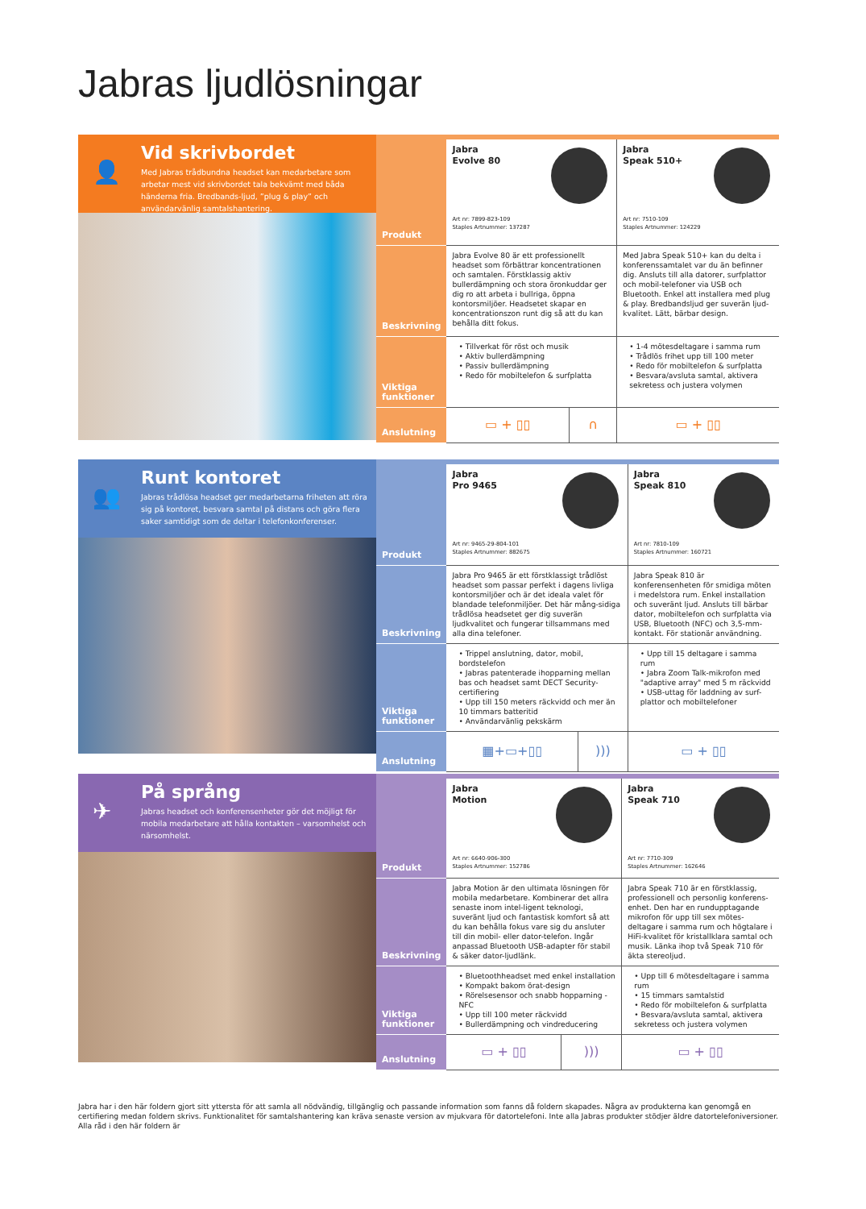Jabras ljudlösningar
👤
Vid skrivbordet
Med Jabras trådbundna headset kan medarbetare som arbetar mest vid skrivbordet tala bekvämt med båda händerna fria. Bredbands-ljud, ”plug & play” och användarvänlig samtalshantering.
| Produkt | Jabra Evolve 80 Art nr: 7899-823-109 Staples Artnummer: 137287 | | Jabra Speak 510+ Art nr: 7510-109 Staples Artnummer: 124229 |
| Beskrivning | Jabra Evolve 80 är ett professionellt headset som förbättrar koncentrationen och samtalen. Förstklassig aktiv bullerdämpning och stora öronkuddar ger dig ro att arbeta i bullriga, öppna kontorsmiljöer. Headsetet skapar en koncentrationszon runt dig så att du kan behålla ditt fokus. | | Med Jabra Speak 510+ kan du delta i konferenssamtalet var du än befinner dig. Ansluts till alla datorer, surfplattor och mobil-telefoner via USB och Bluetooth. Enkel att installera med plug & play. Bredbandsljud ger suverän ljud-kvalitet. Lätt, bärbar design. |
| Viktiga funktioner | • Tillverkat för röst och musik • Aktiv bullerdämpning • Passiv bullerdämpning • Redo för mobiltelefon & surfplatta | | • 1-4 mötesdeltagare i samma rum • Trådlös frihet upp till 100 meter • Redo för mobiltelefon & surfplatta • Besvara/avsluta samtal, aktivera sekretess och justera volymen |
| Anslutning | ▭ + ▯▯ | ∩ | ▭ + ▯▯ |
👥
Runt kontoret
Jabras trådlösa headset ger medarbetarna friheten att röra sig på kontoret, besvara samtal på distans och göra flera saker samtidigt som de deltar i telefonkonferenser.
| Produkt | Jabra Pro 9465 Art nr: 9465-29-804-101 Staples Artnummer: 882675 | | Jabra Speak 810 Art nr: 7810-109 Staples Artnummer: 160721 |
| Beskrivning | Jabra Pro 9465 är ett förstklassigt trådlöst headset som passar perfekt i dagens livliga kontorsmiljöer och är det ideala valet för blandade telefonmiljöer. Det här mång-sidiga trådlösa headsetet ger dig suverän ljudkvalitet och fungerar tillsammans med alla dina telefoner. | | Jabra Speak 810 är konferensenheten för smidiga möten i medelstora rum. Enkel installation och suveränt ljud. Ansluts till bärbar dator, mobiltelefon och surfplatta via USB, Bluetooth (NFC) och 3,5-mm-kontakt. För stationär användning. |
| Viktiga funktioner | • Trippel anslutning, dator, mobil, bordstelefon • Jabras patenterade ihopparning mellan bas och headset samt DECT Security-certifiering • Upp till 150 meters räckvidd och mer än 10 timmars batteritid • Användarvänlig pekskärm | | • Upp till 15 deltagare i samma rum • Jabra Zoom Talk-mikrofon med "adaptive array" med 5 m räckvidd • USB-uttag för laddning av surf-plattor och mobiltelefoner |
| Anslutning | ▦+▭+▯▯ | ))) | ▭ + ▯▯ |
✈
På språng
Jabras headset och konferensenheter gör det möjligt för mobila medarbetare att hålla kontakten – varsomhelst och närsomhelst.
| Produkt | Jabra Motion Art nr: 6640-906-300 Staples Artnummer: 152786 | | Jabra Speak 710 Art nr: 7710-309 Staples Artnummer: 162646 |
| Beskrivning | Jabra Motion är den ultimata lösningen för mobila medarbetare. Kombinerar det allra senaste inom intel-ligent teknologi, suveränt ljud och fantastisk komfort så att du kan behålla fokus vare sig du ansluter till din mobil- eller dator-telefon. Ingår anpassad Bluetooth USB-adapter för stabil & säker dator-ljudlänk. | | Jabra Speak 710 är en förstklassig, professionell och personlig konferens-enhet. Den har en rundupptagande mikrofon för upp till sex mötes-deltagare i samma rum och högtalare i HiFi-kvalitet för kristallklara samtal och musik. Länka ihop två Speak 710 för äkta stereoljud. |
| Viktiga funktioner | • Bluetoothheadset med enkel installation • Kompakt bakom örat-design • Rörelsesensor och snabb hopparning - NFC • Upp till 100 meter räckvidd • Bullerdämpning och vindreducering | | • Upp till 6 mötesdeltagare i samma rum • 15 timmars samtalstid • Redo för mobiltelefon & surfplatta • Besvara/avsluta samtal, aktivera sekretess och justera volymen |
| Anslutning | ▭ + ▯▯ | ))) | ▭ + ▯▯ |
Jabra har i den här foldern gjort sitt yttersta för att samla all nödvändig, tillgänglig och passande information som fanns då foldern skapades. Några av produkterna kan genomgå en certifiering medan foldern skrivs. Funktionalitet för samtalshantering kan kräva senaste version av mjukvara för datortelefoni. Inte alla Jabras produkter stödjer äldre datortelefoniversioner. Alla råd i den här foldern är